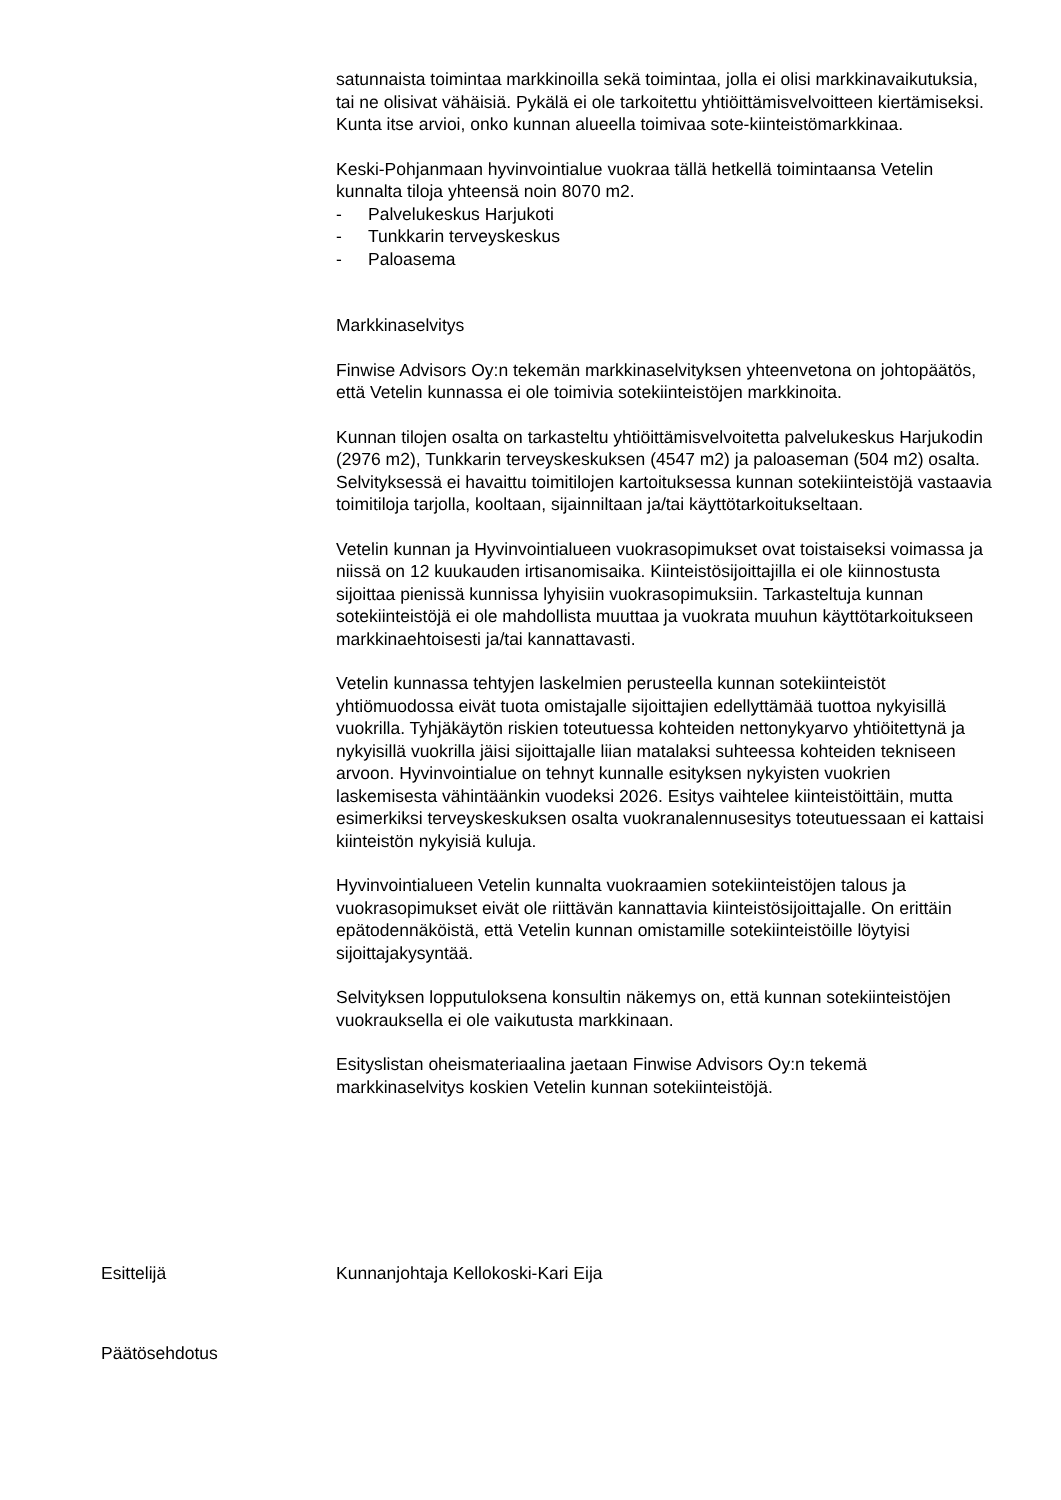satunnaista toimintaa markkinoilla sekä toimintaa, jolla ei olisi markkinavaikutuksia, tai ne olisivat vähäisiä. Pykälä ei ole tarkoitettu yhtiöittämisvelvoitteen kiertämiseksi. Kunta itse arvioi, onko kunnan alueella toimivaa sote-kiinteistömarkkinaa.
Keski-Pohjanmaan hyvinvointialue vuokraa tällä hetkellä toimintaansa Vetelin kunnalta tiloja yhteensä noin 8070 m2.
- Palvelukeskus Harjukoti
- Tunkkarin terveyskeskus
- Paloasema
Markkinaselvitys
Finwise Advisors Oy:n tekemän markkinaselvityksen yhteenvetona on johtopäätös, että Vetelin kunnassa ei ole toimivia sotekiinteistöjen markkinoita.
Kunnan tilojen osalta on tarkasteltu yhtiöittämisvelvoitetta palvelukeskus Harjukodin (2976 m2), Tunkkarin terveyskeskuksen (4547 m2) ja paloaseman (504 m2) osalta. Selvityksessä ei havaittu toimitilojen kartoituksessa kunnan sotekiinteistöjä vastaavia toimitiloja tarjolla, kooltaan, sijainniltaan ja/tai käyttötarkoitukseltaan.
Vetelin kunnan ja Hyvinvointialueen vuokrasopimukset ovat toistaiseksi voimassa ja niissä on 12 kuukauden irtisanomisaika. Kiinteistösijoittajilla ei ole kiinnostusta sijoittaa pienissä kunnissa lyhyisiin vuokrasopimuksiin. Tarkasteltuja kunnan sotekiinteistöjä ei ole mahdollista muuttaa ja vuokrata muuhun käyttötarkoitukseen markkinaehtoisesti ja/tai kannattavasti.
Vetelin kunnassa tehtyjen laskelmien perusteella kunnan sotekiinteistöt yhtiömuodossa eivät tuota omistajalle sijoittajien edellyttämää tuottoa nykyisillä vuokrilla. Tyhjäkäytön riskien toteutuessa kohteiden nettonykyarvo yhtiöitettynä ja nykyisillä vuokrilla jäisi sijoittajalle liian matalaksi suhteessa kohteiden tekniseen arvoon. Hyvinvointialue on tehnyt kunnalle esityksen nykyisten vuokrien laskemisesta vähintäänkin vuodeksi 2026. Esitys vaihtelee kiinteistöittäin, mutta esimerkiksi terveyskeskuksen osalta vuokranalennusesitys toteutuessaan ei kattaisi kiinteistön nykyisiä kuluja.
Hyvinvointialueen Vetelin kunnalta vuokraamien sotekiinteistöjen talous ja vuokrasopimukset eivät ole riittävän kannattavia kiinteistösijoittajalle. On erittäin epätodennäköistä, että Vetelin kunnan omistamille sotekiinteistöille löytyisi sijoittajakysyntää.
Selvityksen lopputuloksena konsultin näkemys on, että kunnan sotekiinteistöjen vuokrauksella ei ole vaikutusta markkinaan.
Esityslistan oheismateriaalina jaetaan Finwise Advisors Oy:n tekemä markkinaselvitys koskien Vetelin kunnan sotekiinteistöjä.
Esittelijä Kunnanjohtaja Kellokoski-Kari Eija
Päätösehdotus